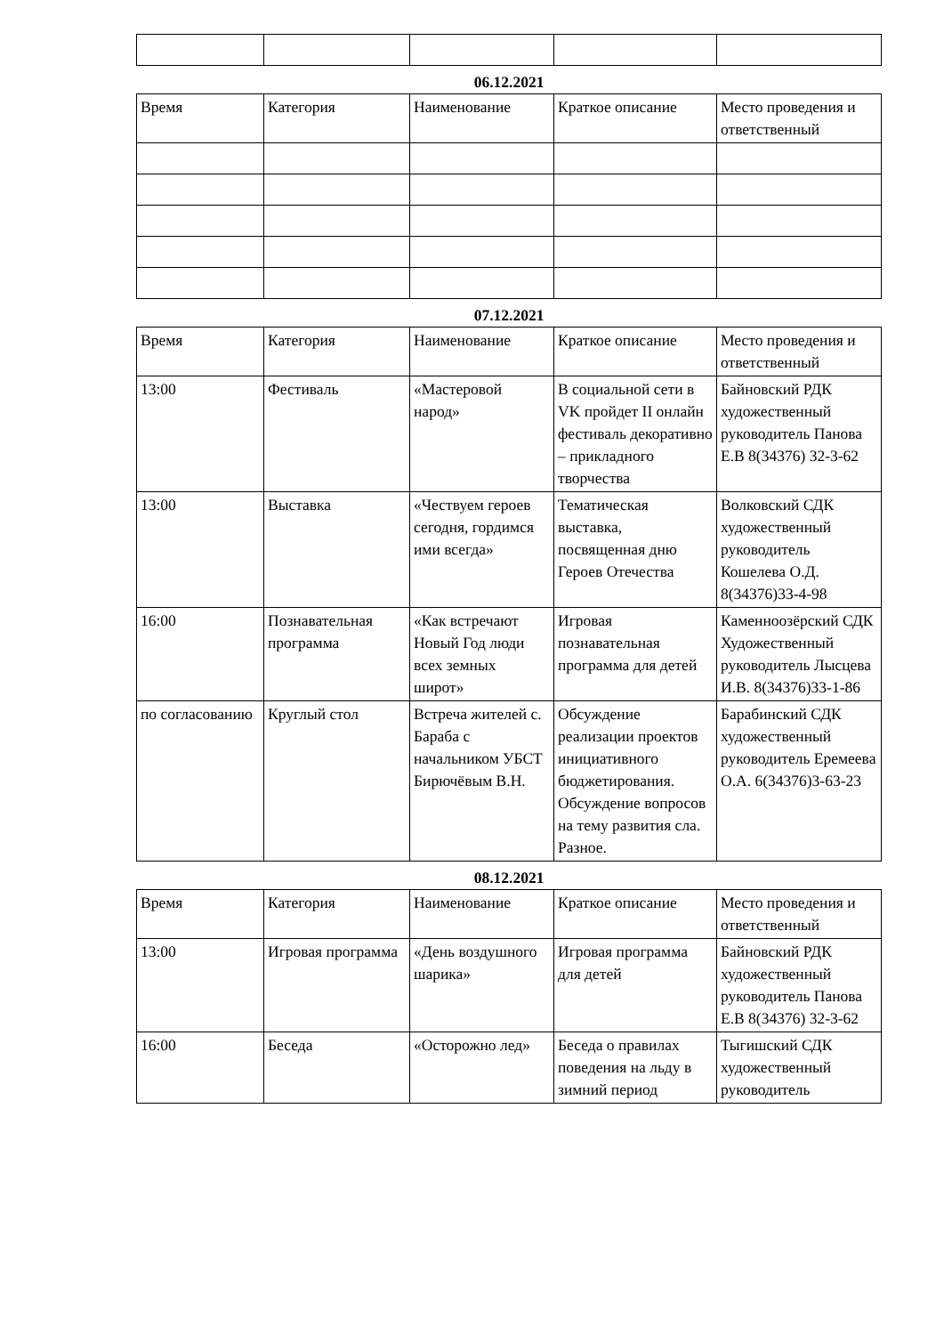06.12.2021
| Время | Категория | Наименование | Краткое описание | Место проведения и ответственный |
| --- | --- | --- | --- | --- |
07.12.2021
| Время | Категория | Наименование | Краткое описание | Место проведения и ответственный |
| --- | --- | --- | --- | --- |
| 13:00 | Фестиваль | «Мастеровой народ» | В социальной сети в VK пройдет II онлайн фестиваль декоративно – прикладного творчества | Байновский РДК художественный руководитель Панова Е.В 8(34376) 32-3-62 |
| 13:00 | Выставка | «Чествуем героев сегодня, гордимся ими всегда» | Тематическая выставка, посвященная дню Героев Отечества | Волковский СДК художественный руководитель Кошелева О.Д. 8(34376)33-4-98 |
| 16:00 | Познавательная программа | «Как встречают Новый Год люди всех земных широт» | Игровая познавательная программа для детей | Каменноозёрский СДК Художественный руководитель Лысцева И.В. 8(34376)33-1-86 |
| по согласованию | Круглый стол | Встреча жителей с. Бараба с начальником УБСТ Бирючёвым В.Н. | Обсуждение реализации проектов инициативного бюджетирования. Обсуждение вопросов на тему развития сла. Разное. | Барабинский СДК художественный руководитель Еремеева О.А. 6(34376)3-63-23 |
08.12.2021
| Время | Категория | Наименование | Краткое описание | Место проведения и ответственный |
| --- | --- | --- | --- | --- |
| 13:00 | Игровая программа | «День воздушного шарика» | Игровая программа для детей | Байновский РДК художественный руководитель Панова Е.В 8(34376) 32-3-62 |
| 16:00 | Беседа | «Осторожно лед» | Беседа о правилах поведения на льду в зимний период | Тыгишский СДК художественный руководитель |